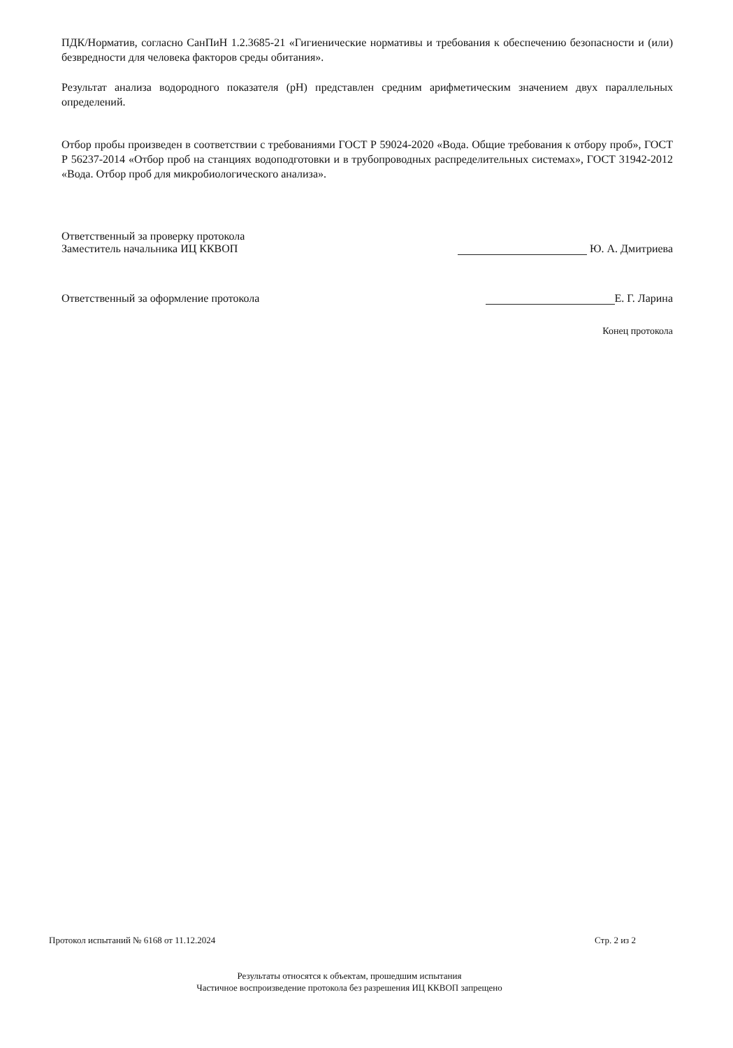ПДК/Норматив, согласно СанПиН 1.2.3685-21 «Гигиенические нормативы и требования к обеспечению безопасности и (или) безвредности для человека факторов среды обитания».
Результат анализа водородного показателя (pH) представлен средним арифметическим значением двух параллельных определений.
Отбор пробы произведен в соответствии с требованиями ГОСТ Р 59024-2020 «Вода. Общие требования к отбору проб», ГОСТ Р 56237-2014 «Отбор проб на станциях водоподготовки и в трубопроводных распределительных системах», ГОСТ 31942-2012 «Вода. Отбор проб для микробиологического анализа».
Ответственный за проверку протокола
Заместитель начальника ИЦ ККВОП
Ю. А. Дмитриева
Ответственный за оформление протокола
Е. Г. Ларина
Конец протокола
Протокол испытаний № 6168 от 11.12.2024 Стр. 2 из 2
Результаты относятся к объектам, прошедшим испытания
Частичное воспроизведение протокола без разрешения ИЦ ККВОП запрещено